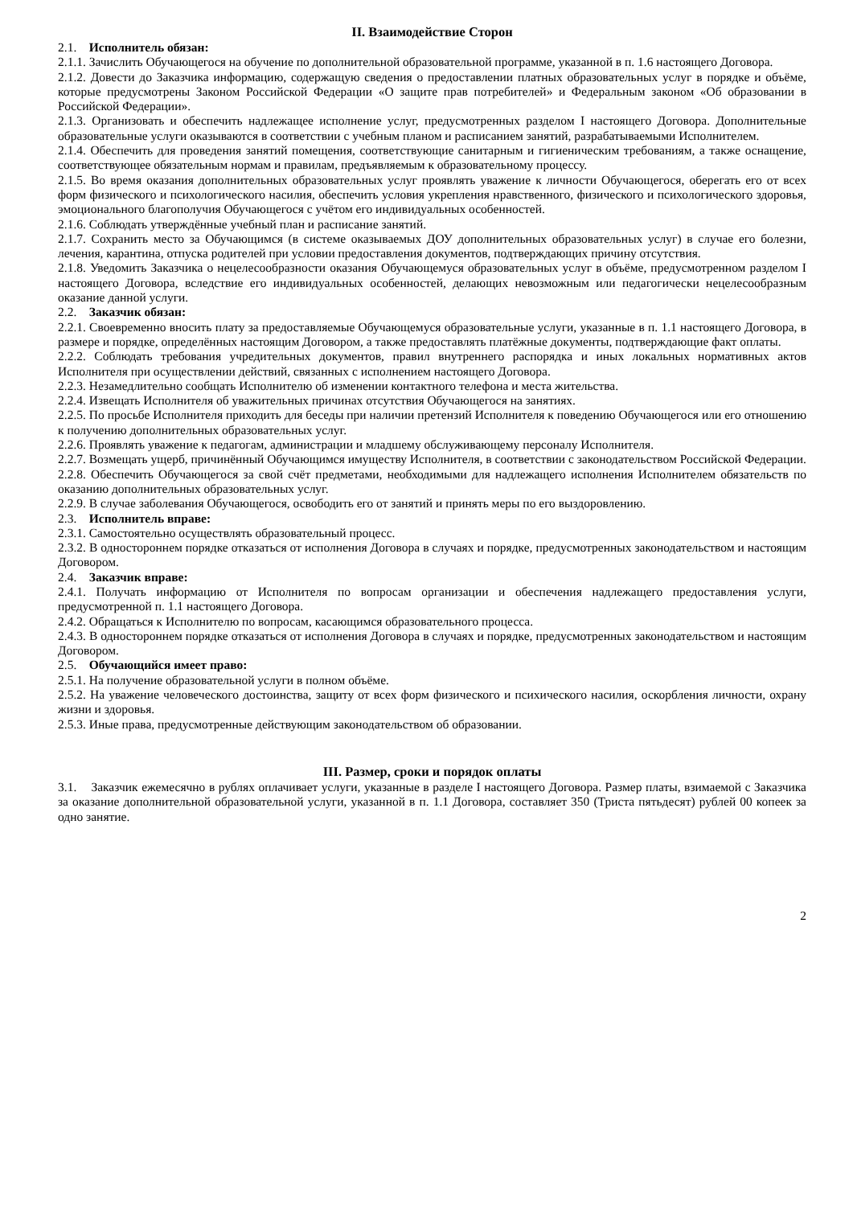II. Взаимодействие Сторон
2.1. Исполнитель обязан:
2.1.1. Зачислить Обучающегося на обучение по дополнительной образовательной программе, указанной в п. 1.6 настоящего Договора.
2.1.2. Довести до Заказчика информацию, содержащую сведения о предоставлении платных образовательных услуг в порядке и объёме, которые предусмотрены Законом Российской Федерации «О защите прав потребителей» и Федеральным законом «Об образовании в Российской Федерации».
2.1.3. Организовать и обеспечить надлежащее исполнение услуг, предусмотренных разделом I настоящего Договора. Дополнительные образовательные услуги оказываются в соответствии с учебным планом и расписанием занятий, разрабатываемыми Исполнителем.
2.1.4. Обеспечить для проведения занятий помещения, соответствующие санитарным и гигиеническим требованиям, а также оснащение, соответствующее обязательным нормам и правилам, предъявляемым к образовательному процессу.
2.1.5. Во время оказания дополнительных образовательных услуг проявлять уважение к личности Обучающегося, оберегать его от всех форм физического и психологического насилия, обеспечить условия укрепления нравственного, физического и психологического здоровья, эмоционального благополучия Обучающегося с учётом его индивидуальных особенностей.
2.1.6. Соблюдать утверждённые учебный план и расписание занятий.
2.1.7. Сохранить место за Обучающимся (в системе оказываемых ДОУ дополнительных образовательных услуг) в случае его болезни, лечения, карантина, отпуска родителей при условии предоставления документов, подтверждающих причину отсутствия.
2.1.8. Уведомить Заказчика о нецелесообразности оказания Обучающемуся образовательных услуг в объёме, предусмотренном разделом I настоящего Договора, вследствие его индивидуальных особенностей, делающих невозможным или педагогически нецелесообразным оказание данной услуги.
2.2. Заказчик обязан:
2.2.1. Своевременно вносить плату за предоставляемые Обучающемуся образовательные услуги, указанные в п. 1.1 настоящего Договора, в размере и порядке, определённых настоящим Договором, а также предоставлять платёжные документы, подтверждающие факт оплаты.
2.2.2. Соблюдать требования учредительных документов, правил внутреннего распорядка и иных локальных нормативных актов Исполнителя при осуществлении действий, связанных с исполнением настоящего Договора.
2.2.3. Незамедлительно сообщать Исполнителю об изменении контактного телефона и места жительства.
2.2.4. Извещать Исполнителя об уважительных причинах отсутствия Обучающегося на занятиях.
2.2.5. По просьбе Исполнителя приходить для беседы при наличии претензий Исполнителя к поведению Обучающегося или его отношению к получению дополнительных образовательных услуг.
2.2.6. Проявлять уважение к педагогам, администрации и младшему обслуживающему персоналу Исполнителя.
2.2.7. Возмещать ущерб, причинённый Обучающимся имуществу Исполнителя, в соответствии с законодательством Российской Федерации.
2.2.8. Обеспечить Обучающегося за свой счёт предметами, необходимыми для надлежащего исполнения Исполнителем обязательств по оказанию дополнительных образовательных услуг.
2.2.9. В случае заболевания Обучающегося, освободить его от занятий и принять меры по его выздоровлению.
2.3. Исполнитель вправе:
2.3.1. Самостоятельно осуществлять образовательный процесс.
2.3.2. В одностороннем порядке отказаться от исполнения Договора в случаях и порядке, предусмотренных законодательством и настоящим Договором.
2.4. Заказчик вправе:
2.4.1. Получать информацию от Исполнителя по вопросам организации и обеспечения надлежащего предоставления услуги, предусмотренной п. 1.1 настоящего Договора.
2.4.2. Обращаться к Исполнителю по вопросам, касающимся образовательного процесса.
2.4.3. В одностороннем порядке отказаться от исполнения Договора в случаях и порядке, предусмотренных законодательством и настоящим Договором.
2.5. Обучающийся имеет право:
2.5.1. На получение образовательной услуги в полном объёме.
2.5.2. На уважение человеческого достоинства, защиту от всех форм физического и психического насилия, оскорбления личности, охрану жизни и здоровья.
2.5.3. Иные права, предусмотренные действующим законодательством об образовании.
III. Размер, сроки и порядок оплаты
3.1. Заказчик ежемесячно в рублях оплачивает услуги, указанные в разделе I настоящего Договора. Размер платы, взимаемой с Заказчика за оказание дополнительной образовательной услуги, указанной в п. 1.1 Договора, составляет 350 (Триста пятьдесят) рублей 00 копеек за одно занятие.
2